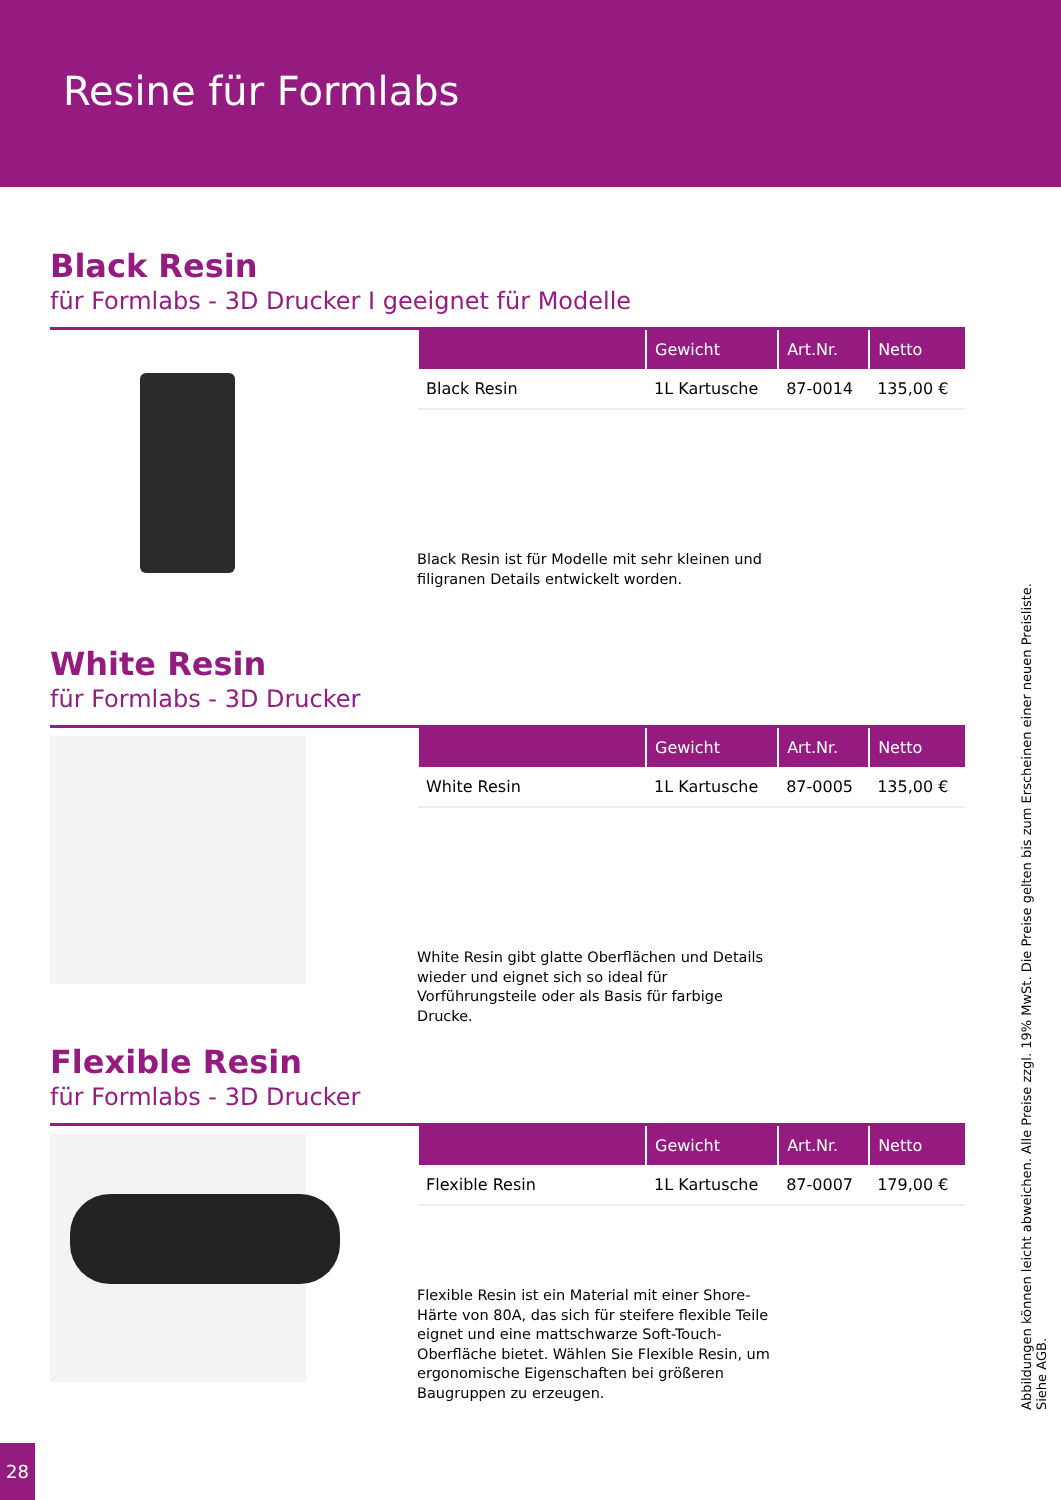Resine für Formlabs
Black Resin
für Formlabs - 3D Drucker I geeignet für Modelle
| | Gewicht | Art.Nr. | Netto |
| --- | --- | --- | --- |
| Black Resin | 1L Kartusche | 87-0014 | 135,00 € |
Black Resin ist für Modelle mit sehr kleinen und filigranen Details entwickelt worden.
White Resin
für Formlabs - 3D Drucker
| | Gewicht | Art.Nr. | Netto |
| --- | --- | --- | --- |
| White Resin | 1L Kartusche | 87-0005 | 135,00 € |
White Resin gibt glatte Oberflächen und Details wieder und eignet sich so ideal für Vorführungsteile oder als Basis für farbige Drucke.
Flexible Resin
für Formlabs - 3D Drucker
| | Gewicht | Art.Nr. | Netto |
| --- | --- | --- | --- |
| Flexible Resin | 1L Kartusche | 87-0007 | 179,00 € |
Flexible Resin ist ein Material mit einer Shore-Härte von 80A, das sich für steifere flexible Teile eignet und eine mattschwarze Soft-Touch-Oberfläche bietet. Wählen Sie Flexible Resin, um ergonomische Eigenschaften bei größeren Baugruppen zu erzeugen.
Abbildungen können leicht abweichen. Alle Preise zzgl. 19% MwSt. Die Preise gelten bis zum Erscheinen einer neuen Preisliste. Siehe AGB.
28